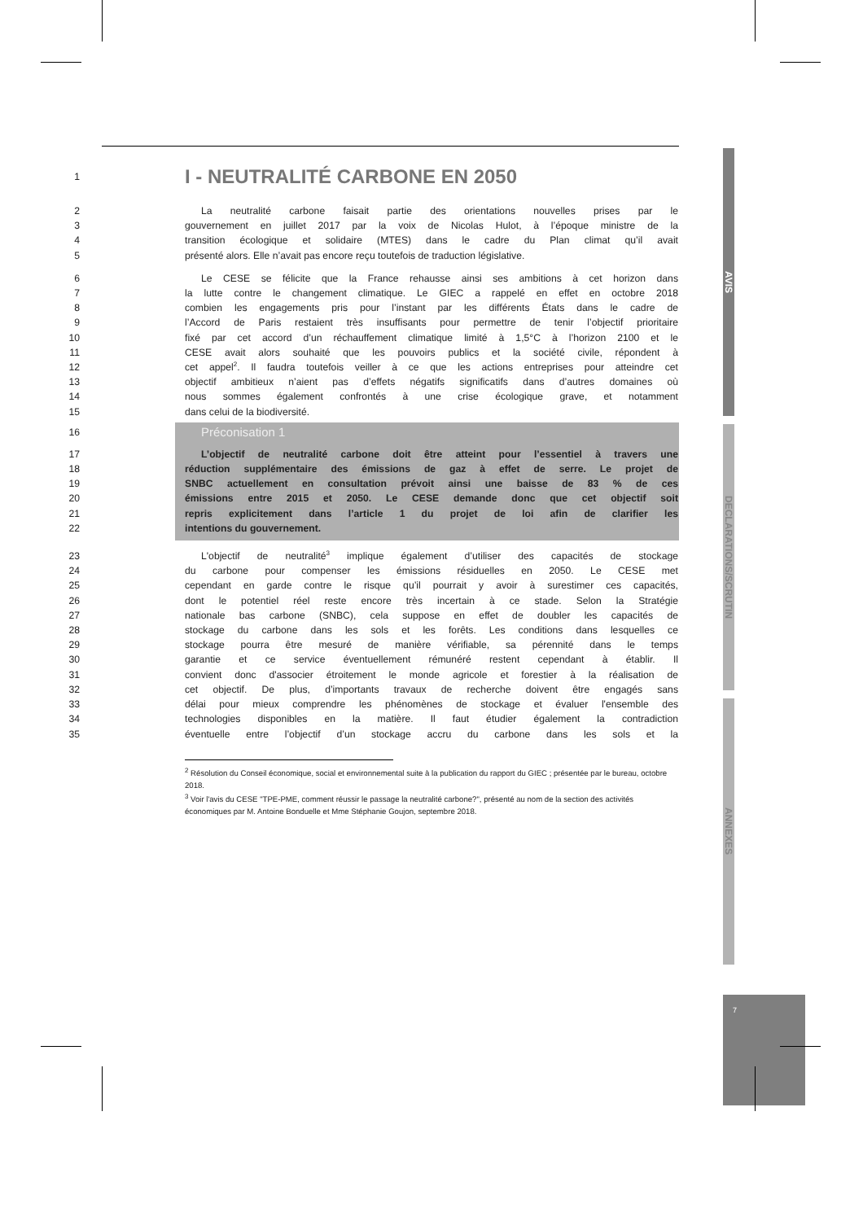1
I - NEUTRALITÉ CARBONE EN 2050
2 La neutralité carbone faisait partie des orientations nouvelles prises par le
3 gouvernement en juillet 2017 par la voix de Nicolas Hulot, à l’époque ministre de la
4 transition écologique et solidaire (MTES) dans le cadre du Plan climat qu’il avait
5 présenté alors. Elle n’avait pas encore reçu toutefois de traduction législative.
6 Le CESE se félicite que la France rehausse ainsi ses ambitions à cet horizon dans
7 la lutte contre le changement climatique. Le GIEC a rappelé en effet en octobre 2018
8 combien les engagements pris pour l’instant par les différents États dans le cadre de
9 l’Accord de Paris restaient très insuffisants pour permettre de tenir l’objectif prioritaire
10 fixé par cet accord d’un réchauffement climatique limité à 1,5°C à l’horizon 2100 et le
11 CESE avait alors souhaité que les pouvoirs publics et la société civile, répondent à
12 cet appel<sup>2</sup>. Il faudra toutefois veiller à ce que les actions entreprises pour atteindre cet
13 objectif ambitieux n’aient pas d’effets négatifs significatifs dans d’autres domaines où
14 nous sommes également confrontés à une crise écologique grave, et notamment
15 dans celui de la biodiversité.
16 Préconisation 1
17 L’objectif de neutralité carbone doit être atteint pour l’essentiel à travers une
18 réduction supplémentaire des émissions de gaz à effet de serre. Le projet de
19 SNBC actuellement en consultation prévoit ainsi une baisse de 83 % de ces
20 émissions entre 2015 et 2050. Le CESE demande donc que cet objectif soit
21 repris explicitement dans l’article 1 du projet de loi afin de clarifier les
22 intentions du gouvernement.
23 L'objectif de neutralité<sup>3</sup> implique également d’utiliser des capacités de stockage
24 du carbone pour compenser les émissions résiduelles en 2050. Le CESE met
25 cependant en garde contre le risque qu’il pourrait y avoir à surestimer ces capacités,
26 dont le potentiel réel reste encore très incertain à ce stade. Selon la Stratégie
27 nationale bas carbone (SNBC), cela suppose en effet de doubler les capacités de
28 stockage du carbone dans les sols et les forêts. Les conditions dans lesquelles ce
29 stockage pourra être mesuré de manière vérifiable, sa pérennité dans le temps
30 garantie et ce service éventuellement rémunéré restent cependant à établir. Il
31 convient donc d'associer étroitement le monde agricole et forestier à la réalisation de
32 cet objectif. De plus, d’importants travaux de recherche doivent être engagés sans
33 délai pour mieux comprendre les phénomènes de stockage et évaluer l'ensemble des
34 technologies disponibles en la matière. Il faut étudier également la contradiction
35 éventuelle entre l’objectif d’un stockage accru du carbone dans les sols et la
<sup>2</sup> Résolution du Conseil économique, social et environnemental suite à la publication du rapport du GIEC ; présentée par le bureau, octobre 2018.
<sup>3</sup> Voir l'avis du CESE "TPE-PME, comment réussir le passage la neutralité carbone?", présenté au nom de la section des activités économiques par M. Antoine Bonduelle et Mme Stéphanie Goujon, septembre 2018.
AVIS
DECLARATIONS/SCRUTIN
ANNEXES
7